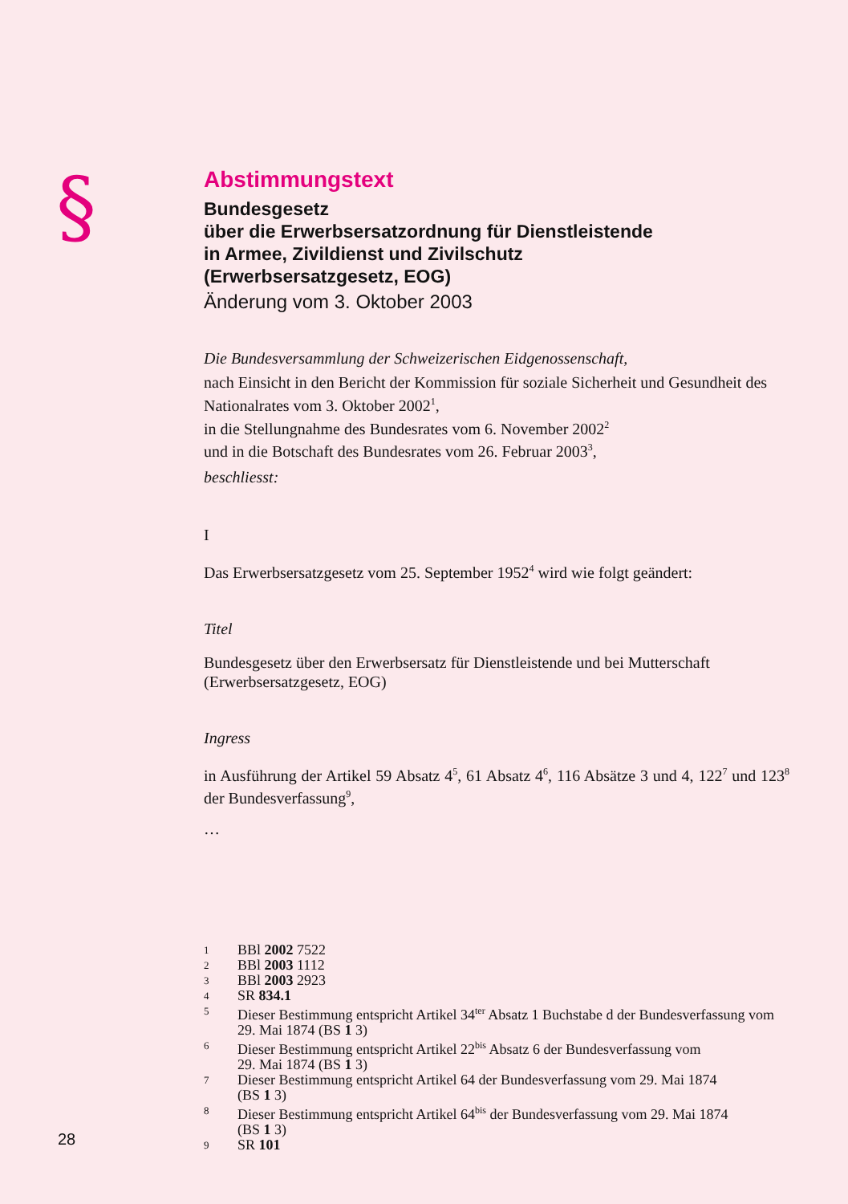§
Abstimmungstext
Bundesgesetz
über die Erwerbsersatzordnung für Dienstleistende
in Armee, Zivildienst und Zivilschutz
(Erwerbsersatzgesetz, EOG)
Änderung vom 3. Oktober 2003
Die Bundesversammlung der Schweizerischen Eidgenossenschaft,
nach Einsicht in den Bericht der Kommission für soziale Sicherheit und Gesundheit des Nationalrates vom 3. Oktober 2002<sup>1</sup>,
in die Stellungnahme des Bundesrates vom 6. November 2002<sup>2</sup>
und in die Botschaft des Bundesrates vom 26. Februar 2003<sup>3</sup>,
beschliesst:
I
Das Erwerbsersatzgesetz vom 25. September 1952<sup>4</sup> wird wie folgt geändert:
Titel
Bundesgesetz über den Erwerbsersatz für Dienstleistende und bei Mutterschaft (Erwerbsersatzgesetz, EOG)
Ingress
in Ausführung der Artikel 59 Absatz 4<sup>5</sup>, 61 Absatz 4<sup>6</sup>, 116 Absätze 3 und 4, 122<sup>7</sup> und 123<sup>8</sup> der Bundesverfassung<sup>9</sup>,
…
1 BBl 2002 7522
2 BBl 2003 1112
3 BBl 2003 2923
4 SR 834.1
5 Dieser Bestimmung entspricht Artikel 34<sup>ter</sup> Absatz 1 Buchstabe d der Bundesverfassung vom 29. Mai 1874 (BS 1 3)
6 Dieser Bestimmung entspricht Artikel 22<sup>bis</sup> Absatz 6 der Bundesverfassung vom
29. Mai 1874 (BS 1 3)
7 Dieser Bestimmung entspricht Artikel 64 der Bundesverfassung vom 29. Mai 1874
(BS 1 3)
8 Dieser Bestimmung entspricht Artikel 64<sup>bis</sup> der Bundesverfassung vom 29. Mai 1874
(BS 1 3)
9 SR 101
28